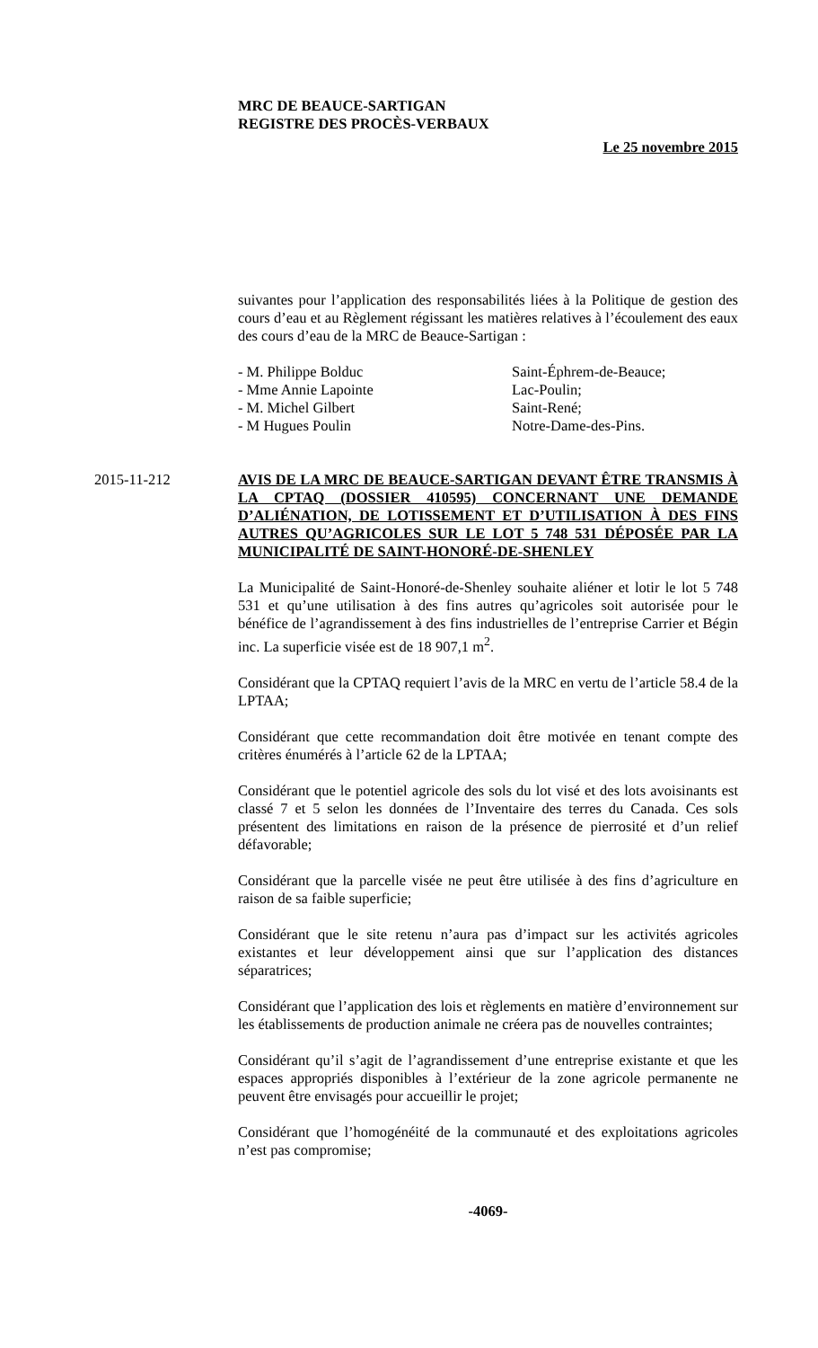MRC DE BEAUCE-SARTIGAN
REGISTRE DES PROCÈS-VERBAUX
Le 25 novembre 2015
suivantes pour l’application des responsabilités liées à la Politique de gestion des cours d’eau et au Règlement régissant les matières relatives à l’écoulement des eaux des cours d’eau de la MRC de Beauce-Sartigan :
- M. Philippe Bolduc Saint-Éphrem-de-Beauce;
- Mme Annie Lapointe Lac-Poulin;
- M. Michel Gilbert Saint-René;
- M Hugues Poulin Notre-Dame-des-Pins.
2015-11-212 AVIS DE LA MRC DE BEAUCE-SARTIGAN DEVANT ÊTRE TRANSMIS À LA CPTAQ (DOSSIER 410595) CONCERNANT UNE DEMANDE D’ALIÉNATION, DE LOTISSEMENT ET D’UTILISATION À DES FINS AUTRES QU’AGRICOLES SUR LE LOT 5 748 531 DÉPOSÉE PAR LA MUNICIPALITÉ DE SAINT-HONORÉ-DE-SHENLEY
La Municipalité de Saint-Honoré-de-Shenley souhaite aliéner et lotir le lot 5 748 531 et qu’une utilisation à des fins autres qu’agricoles soit autorisée pour le bénéfice de l’agrandissement à des fins industrielles de l’entreprise Carrier et Bégin inc. La superficie visée est de 18 907,1 m<sup>2</sup>.
Considérant que la CPTAQ requiert l’avis de la MRC en vertu de l’article 58.4 de la LPTAA;
Considérant que cette recommandation doit être motivée en tenant compte des critères énumérés à l’article 62 de la LPTAA;
Considérant que le potentiel agricole des sols du lot visé et des lots avoisinants est classé 7 et 5 selon les données de l’Inventaire des terres du Canada. Ces sols présentent des limitations en raison de la présence de pierrosité et d’un relief défavorable;
Considérant que la parcelle visée ne peut être utilisée à des fins d’agriculture en raison de sa faible superficie;
Considérant que le site retenu n’aura pas d’impact sur les activités agricoles existantes et leur développement ainsi que sur l’application des distances séparatrices;
Considérant que l’application des lois et règlements en matière d’environnement sur les établissements de production animale ne créera pas de nouvelles contraintes;
Considérant qu’il s’agit de l’agrandissement d’une entreprise existante et que les espaces appropriés disponibles à l’extérieur de la zone agricole permanente ne peuvent être envisagés pour accueillir le projet;
Considérant que l’homogénéité de la communauté et des exploitations agricoles n’est pas compromise;
-4069-